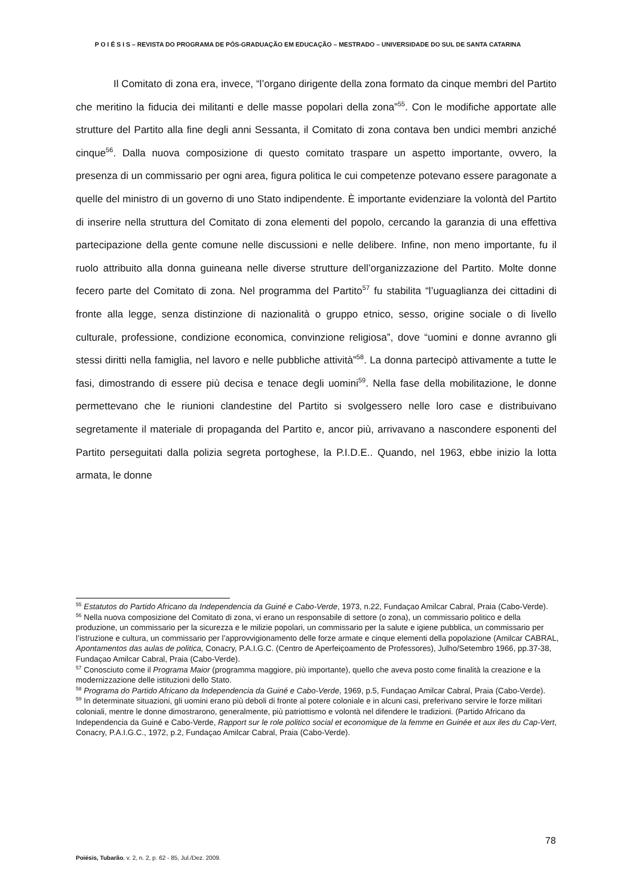P O I É S I S – REVISTA DO PROGRAMA DE PÓS-GRADUAÇÃO EM EDUCAÇÃO – MESTRADO – UNIVERSIDADE DO SUL DE SANTA CATARINA
Il Comitato di zona era, invece, “l’organo dirigente della zona formato da cinque membri del Partito che meritino la fiducia dei militanti e delle masse popolari della zona”<sup>55</sup>. Con le modifiche apportate alle strutture del Partito alla fine degli anni Sessanta, il Comitato di zona contava ben undici membri anziché cinque<sup>56</sup>. Dalla nuova composizione di questo comitato traspare un aspetto importante, ovvero, la presenza di un commissario per ogni area, figura politica le cui competenze potevano essere paragonate a quelle del ministro di un governo di uno Stato indipendente. È importante evidenziare la volontà del Partito di inserire nella struttura del Comitato di zona elementi del popolo, cercando la garanzia di una effettiva partecipazione della gente comune nelle discussioni e nelle delibere. Infine, non meno importante, fu il ruolo attribuito alla donna guineana nelle diverse strutture dell’organizzazione del Partito. Molte donne fecero parte del Comitato di zona. Nel programma del Partito<sup>57</sup> fu stabilita “l’uguaglianza dei cittadini di fronte alla legge, senza distinzione di nazionalità o gruppo etnico, sesso, origine sociale o di livello culturale, professione, condizione economica, convinzione religiosa”, dove “uomini e donne avranno gli stessi diritti nella famiglia, nel lavoro e nelle pubbliche attività”<sup>58</sup>. La donna partecipò attivamente a tutte le fasi, dimostrando di essere più decisa e tenace degli uomini<sup>59</sup>. Nella fase della mobilitazione, le donne permettevano che le riunioni clandestine del Partito si svolgessero nelle loro case e distribuivano segretamente il materiale di propaganda del Partito e, ancor più, arrivavano a nascondere esponenti del Partito perseguitati dalla polizia segreta portoghese, la P.I.D.E.. Quando, nel 1963, ebbe inizio la lotta armata, le donne
<sup>55</sup> Estatutos do Partido Africano da Independencia da Guiné e Cabo-Verde, 1973, n.22, Fundaçao Amilcar Cabral, Praia (Cabo-Verde).
<sup>56</sup> Nella nuova composizione del Comitato di zona, vi erano un responsabile di settore (o zona), un commissario politico e della produzione, un commissario per la sicurezza e le milizie popolari, un commissario per la salute e igiene pubblica, un commissario per l’istruzione e cultura, un commissario per l’approvvigionamento delle forze armate e cinque elementi della popolazione (Amilcar CABRAL, Apontamentos das aulas de politica, Conacry, P.A.I.G.C. (Centro de Aperfeiçoamento de Professores), Julho/Setembro 1966, pp.37-38, Fundaçao Amilcar Cabral, Praia (Cabo-Verde).
<sup>57</sup> Conosciuto come il Programa Maior (programma maggiore, più importante), quello che aveva posto come finalità la creazione e la modernizzazione delle istituzioni dello Stato.
<sup>58</sup> Programa do Partido Africano da Independencia da Guiné e Cabo-Verde, 1969, p.5, Fundaçao Amilcar Cabral, Praia (Cabo-Verde).
<sup>59</sup> In determinate situazioni, gli uomini erano più deboli di fronte al potere coloniale e in alcuni casi, preferivano servire le forze militari coloniali, mentre le donne dimostrarono, generalmente, più patriottismo e volontà nel difendere le tradizioni. (Partido Africano da Independencia da Guiné e Cabo-Verde, Rapport sur le role politico social et economique de la femme en Guinée et aux iles du Cap-Vert, Conacry, P.A.I.G.C., 1972, p.2, Fundaçao Amilcar Cabral, Praia (Cabo-Verde).
78
Poiésis, Tubarão, v. 2, n. 2, p. 62 - 85, Jul./Dez. 2009.